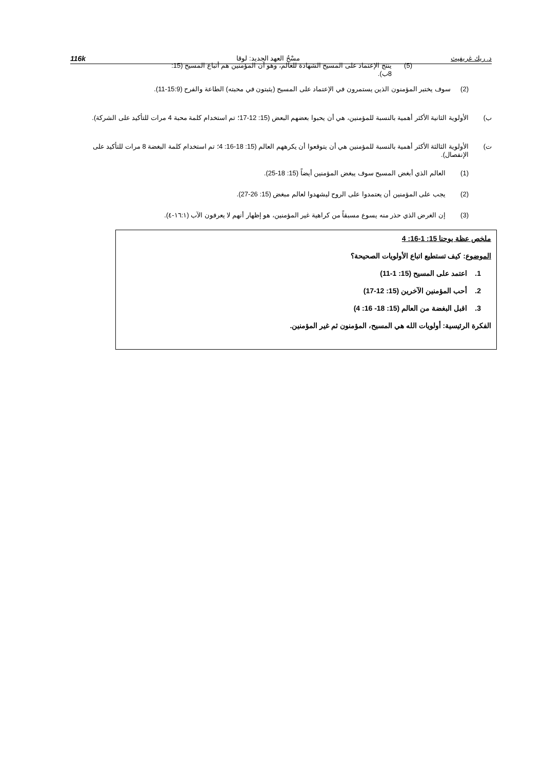د. ريك غريفيث مسْحُ العهد الجديد: لوقا 116k
(5) ينتج الإعتماد على المسيح الشهادة للعالم، وهو أن المؤمنين هم أتباع المسيح (15: 8ب).
(2) سوف يختبر المؤمنون الذين يستمرون في الإعتماد على المسيح (يثبتون في محبته) الطاعة والفرح (15:9-11).
ب) الأولوية الثانية الأكثر أهمية بالنسبة للمؤمنين، هي أن يحبوا بعضهم البعض (15: 12-17؛ تم استخدام كلمة محبة 4 مرات للتأكيد على الشركة).
ت) الأولوية الثالثة الأكثر أهمية بالنسبة للمؤمنين هي أن يتوقعوا أن يكرههم العالم (15: 18-16: 4؛ تم استخدام كلمة البغضة 8 مرات للتأكيد على الإنفصال).
(1) العالم الذي أبغض المسيح سوف يبغض المؤمنين أيضاً (15: 18-25).
(2) يجب على المؤمنين أن يعتمدوا على الروح ليشهدوا لعالم مبغض (15: 26-27).
(3) إن الغرض الذي حذر منه يسوع مسبقاً من كراهية غير المؤمنين، هو إظهار أنهم لا يعرفون الآب (١٦:١-٤).
ملخص عظة يوحنا 15: 1-16: 4
الموضوع: كيف تستطيع اتباع الأولويات الصحيحة؟
1. اعتمد على المسيح (15: 1-11)
2. أحب المؤمنين الآخرين (15: 12-17)
3. اقبل البغضة من العالم (15: 18- 16: 4)
الفكرة الرئيسية: أولويات الله هي المسيح، المؤمنون ثم غير المؤمنين.